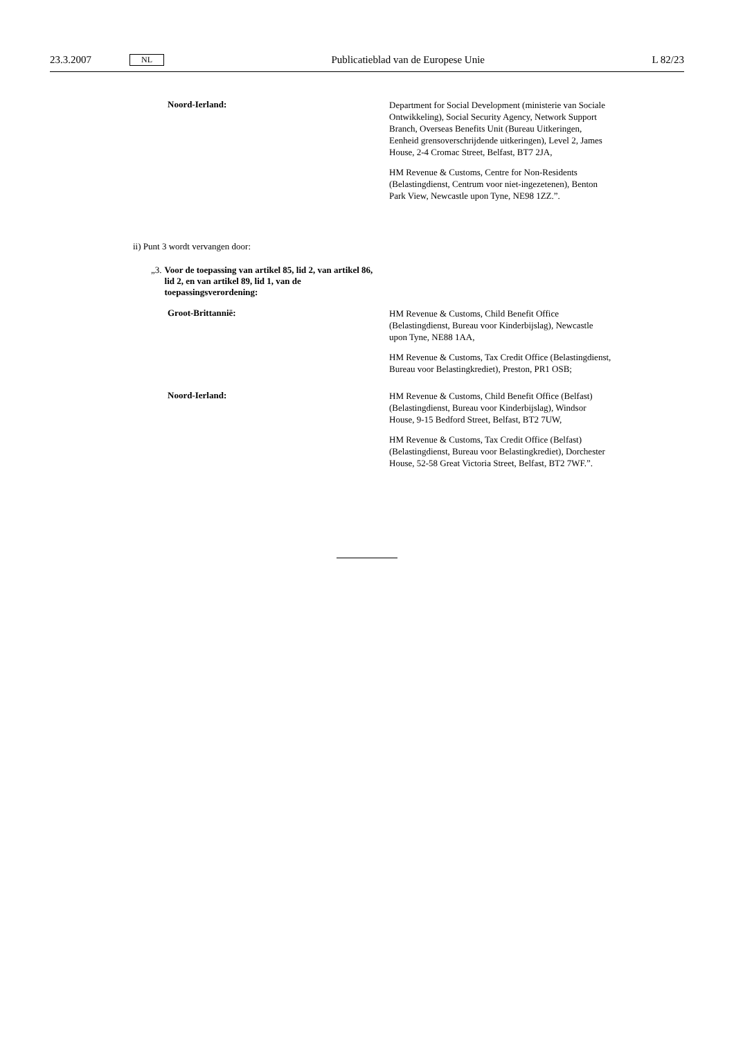23.3.2007 NL Publicatieblad van de Europese Unie L 82/23
Noord-Ierland:
Department for Social Development (ministerie van Sociale Ontwikkeling), Social Security Agency, Network Support Branch, Overseas Benefits Unit (Bureau Uitkeringen, Eenheid grensoverschrijdende uitkeringen), Level 2, James House, 2-4 Cromac Street, Belfast, BT7 2JA,
HM Revenue & Customs, Centre for Non-Residents (Belastingdienst, Centrum voor niet-ingezetenen), Benton Park View, Newcastle upon Tyne, NE98 1ZZ.”.
ii) Punt 3 wordt vervangen door:
„3. Voor de toepassing van artikel 85, lid 2, van artikel 86, lid 2, en van artikel 89, lid 1, van de toepassingsverordening:
Groot-Brittannië:
HM Revenue & Customs, Child Benefit Office (Belastingdienst, Bureau voor Kinderbijslag), Newcastle upon Tyne, NE88 1AA,
HM Revenue & Customs, Tax Credit Office (Belastingdienst, Bureau voor Belastingkrediet), Preston, PR1 OSB;
Noord-Ierland:
HM Revenue & Customs, Child Benefit Office (Belfast) (Belastingdienst, Bureau voor Kinderbijslag), Windsor House, 9-15 Bedford Street, Belfast, BT2 7UW,
HM Revenue & Customs, Tax Credit Office (Belfast) (Belastingdienst, Bureau voor Belastingkrediet), Dorchester House, 52-58 Great Victoria Street, Belfast, BT2 7WF.”.